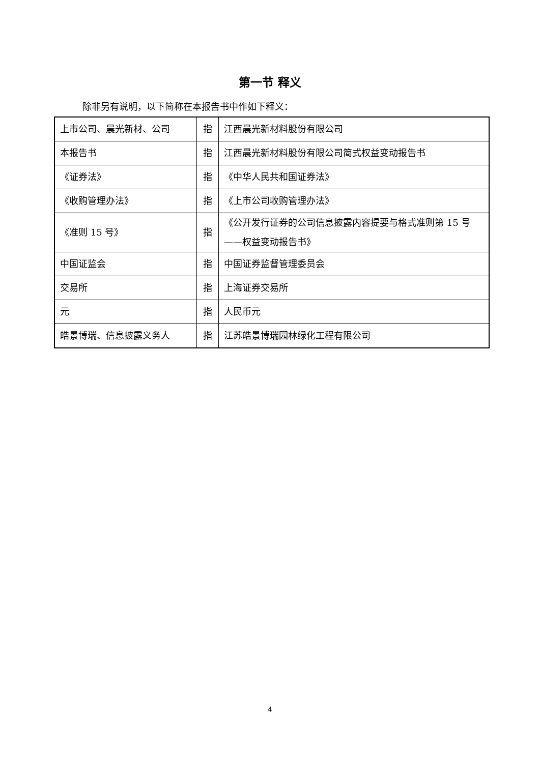第一节 释义
除非另有说明，以下简称在本报告书中作如下释义：
| 上市公司、晨光新材、公司 | 指 | 江西晨光新材料股份有限公司 |
| 本报告书 | 指 | 江西晨光新材料股份有限公司简式权益变动报告书 |
| 《证券法》 | 指 | 《中华人民共和国证券法》 |
| 《收购管理办法》 | 指 | 《上市公司收购管理办法》 |
| 《准则 15 号》 | 指 | 《公开发行证券的公司信息披露内容提要与格式准则第 15 号——权益变动报告书》 |
| 中国证监会 | 指 | 中国证券监督管理委员会 |
| 交易所 | 指 | 上海证券交易所 |
| 元 | 指 | 人民币元 |
| 皓景博瑞、信息披露义务人 | 指 | 江苏皓景博瑞园林绿化工程有限公司 |
4